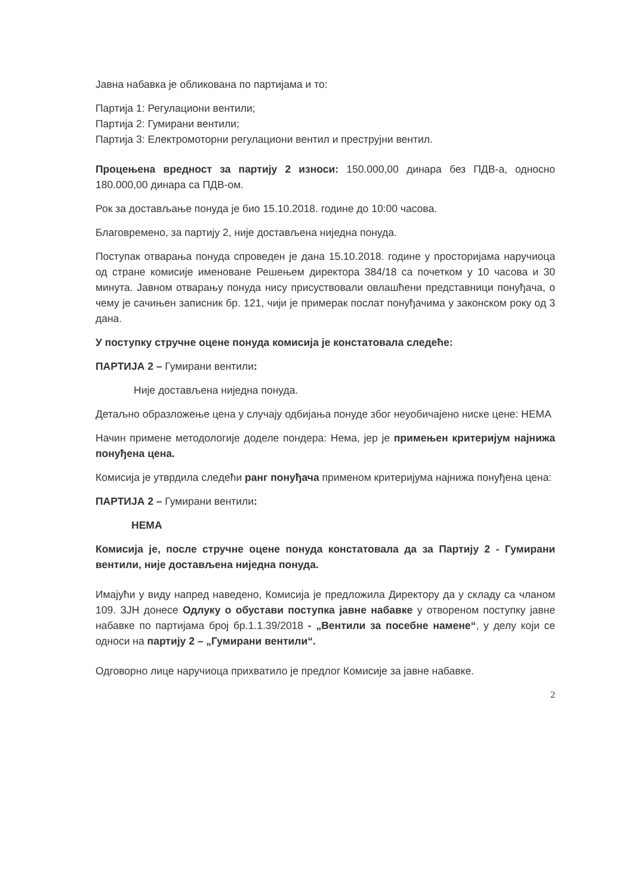Јавна набавка је обликована по партијама и то:
Партија 1: Регулациони вентили;
Партија 2: Гумирани вентили;
Партија 3: Електромоторни регулациони вентил и преструјни вентил.
Процењена вредност за партију 2 износи: 150.000,00 динара без ПДВ-а, односно 180.000,00 динара са ПДВ-ом.
Рок за достављање понуда је био 15.10.2018. године до 10:00 часова.
Благовремено, за партију 2, није достављена ниједна понуда.
Поступак отварања понуда спроведен је дана 15.10.2018. године у просторијама наручиоца од стране комисије именоване Решењем директора 384/18 са почетком у 10 часова и 30 минута. Јавном отварању понуда нису присуствовали овлашћени представници понуђача, о чему је сачињен записник бр. 121, чији је примерак послат понуђачима у законском року од 3 дана.
У поступку стручне оцене понуда комисија је констатовала следеће:
ПАРТИЈА 2 – Гумирани вентили:
Није достављена ниједна понуда.
Детаљно образложење цена у случају одбијања понуде због неуобичајено ниске цене: НЕМА
Начин примене методологије доделе пондера: Нема, јер је примењен критеријум најнижа понуђена цена.
Комисија је утврдила следећи ранг понуђача применом критеријума најнижа понуђена цена:
ПАРТИЈА 2 – Гумирани вентили:
НЕМА
Комисија је, после стручне оцене понуда констатовала да за Партију 2 - Гумирани вентили, није достављена ниједна понуда.
Имајући у виду напред наведено, Комисија је предложила Директору да у складу са чланом 109. ЗЈН донесе Одлуку о обустави поступка јавне набавке у отвореном поступку јавне набавке по партијама број бр.1.1.39/2018 - „Вентили за посебне намене“, у делу који се односи на партију 2 – „Гумирани вентили“.
Одговорно лице наручиоца прихватило је предлог Комисије за јавне набавке.
2